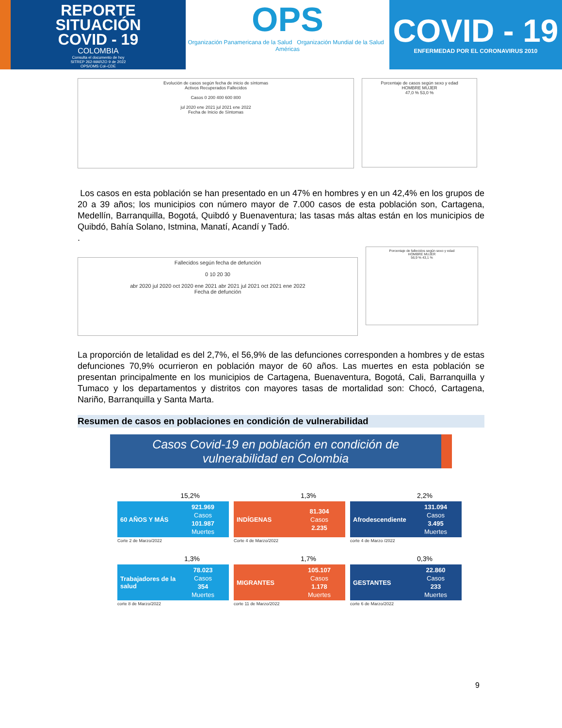REPORTE
SITUACIÓN
COVID - 19
COLOMBIA
Consulta el documento de hoy
SITREP 262-MARZO 9 de 2022
OPS/OMS Col–CDE
OPS
Organización Panamericana de la Salud Organización Mundial de la Salud Américas
COVID - 19
ENFERMEDAD POR EL CORONAVIRUS 2010
Evolución de casos según fecha de inicio de síntomas
Activos Recuperados Fallecidos
Casos 0 200 400 600 800
jul 2020 ene 2021 jul 2021 ene 2022
Fecha de Inicio de Síntomas
Porcentaje de casos según sexo y edad
HOMBRE MUJER
47,0 % 53,0 %
Los casos en esta población se han presentado en un 47% en hombres y en un 42,4% en los grupos de 20 a 39 años; los municipios con número mayor de 7.000 casos de esta población son, Cartagena, Medellín, Barranquilla, Bogotá, Quibdó y Buenaventura; las tasas más altas están en los municipios de Quibdó, Bahía Solano, Istmina, Manatí, Acandí y Tadó.
.
Fallecidos según fecha de defunción
0 10 20 30
abr 2020 jul 2020 oct 2020 ene 2021 abr 2021 jul 2021 oct 2021 ene 2022
Fecha de defunción
Porcentaje de fallecidos según sexo y edad
HOMBRE MUJER
56,9 % 43,1 %
La proporción de letalidad es del 2,7%, el 56,9% de las defunciones corresponden a hombres y de estas defunciones 70,9% ocurrieron en población mayor de 60 años. Las muertes en esta población se presentan principalmente en los municipios de Cartagena, Buenaventura, Bogotá, Cali, Barranquilla y Tumaco y los departamentos y distritos con mayores tasas de mortalidad son: Chocó, Cartagena, Nariño, Barranquilla y Santa Marta.
Resumen de casos en poblaciones en condición de vulnerabilidad
Casos Covid-19 en población en condición de
vulnerabilidad en Colombia
15,2%
60 AÑOS Y MÁS
921.969
Casos
101.987
Muertes
Corte 2 de Marzo/2022
1,3%
INDÍGENAS
81.304
Casos
2.235
Corte 4 de Marzo/2022
2,2%
Afrodescendiente
131.094
Casos
3.495
Muertes
corte 4 de Marzo /2022
1,3%
Trabajadores de la salud
78.023
Casos
354
Muertes
corte 8 de Marzo/2022
1,7%
MIGRANTES
105.107
Casos
1.178
Muertes
corte 11 de Marzo/2022
0,3%
GESTANTES
22.860
Casos
233
Muertes
corte 6 de Marzo/2022
9